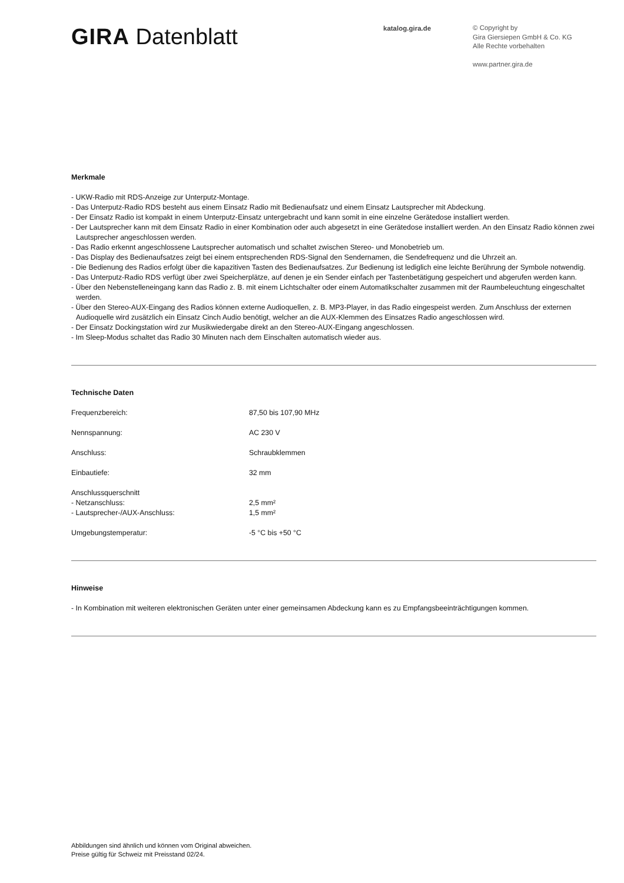GIRA Datenblatt
katalog.gira.de
© Copyright by
Gira Giersiepen GmbH & Co. KG
Alle Rechte vorbehalten
www.partner.gira.de
Merkmale
- UKW-Radio mit RDS-Anzeige zur Unterputz-Montage.
- Das Unterputz-Radio RDS besteht aus einem Einsatz Radio mit Bedienaufsatz und einem Einsatz Lautsprecher mit Abdeckung.
- Der Einsatz Radio ist kompakt in einem Unterputz-Einsatz untergebracht und kann somit in eine einzelne Gerätedose installiert werden.
- Der Lautsprecher kann mit dem Einsatz Radio in einer Kombination oder auch abgesetzt in eine Gerätedose installiert werden. An den Einsatz Radio können zwei Lautsprecher angeschlossen werden.
- Das Radio erkennt angeschlossene Lautsprecher automatisch und schaltet zwischen Stereo- und Monobetrieb um.
- Das Display des Bedienaufsatzes zeigt bei einem entsprechenden RDS-Signal den Sendernamen, die Sendefrequenz und die Uhrzeit an.
- Die Bedienung des Radios erfolgt über die kapazitiven Tasten des Bedienaufsatzes. Zur Bedienung ist lediglich eine leichte Berührung der Symbole notwendig.
- Das Unterputz-Radio RDS verfügt über zwei Speicherplätze, auf denen je ein Sender einfach per Tastenbetätigung gespeichert und abgerufen werden kann.
- Über den Nebenstelleneingang kann das Radio z. B. mit einem Lichtschalter oder einem Automatikschalter zusammen mit der Raumbeleuchtung eingeschaltet werden.
- Über den Stereo-AUX-Eingang des Radios können externe Audioquellen, z. B. MP3-Player, in das Radio eingespeist werden. Zum Anschluss der externen Audioquelle wird zusätzlich ein Einsatz Cinch Audio benötigt, welcher an die AUX-Klemmen des Einsatzes Radio angeschlossen wird.
- Der Einsatz Dockingstation wird zur Musikwiedergabe direkt an den Stereo-AUX-Eingang angeschlossen.
- Im Sleep-Modus schaltet das Radio 30 Minuten nach dem Einschalten automatisch wieder aus.
Technische Daten
| Frequenzbereich: | 87,50 bis 107,90 MHz |
| Nennspannung: | AC 230 V |
| Anschluss: | Schraubklemmen |
| Einbautiefe: | 32 mm |
| Anschlussquerschnitt - Netzanschluss: - Lautsprecher-/AUX-Anschluss: | 2,5 mm² 1,5 mm² |
| Umgebungstemperatur: | -5 °C bis +50 °C |
Hinweise
- In Kombination mit weiteren elektronischen Geräten unter einer gemeinsamen Abdeckung kann es zu Empfangsbeeinträchtigungen kommen.
Abbildungen sind ähnlich und können vom Original abweichen.
Preise gültig für Schweiz mit Preisstand 02/24.